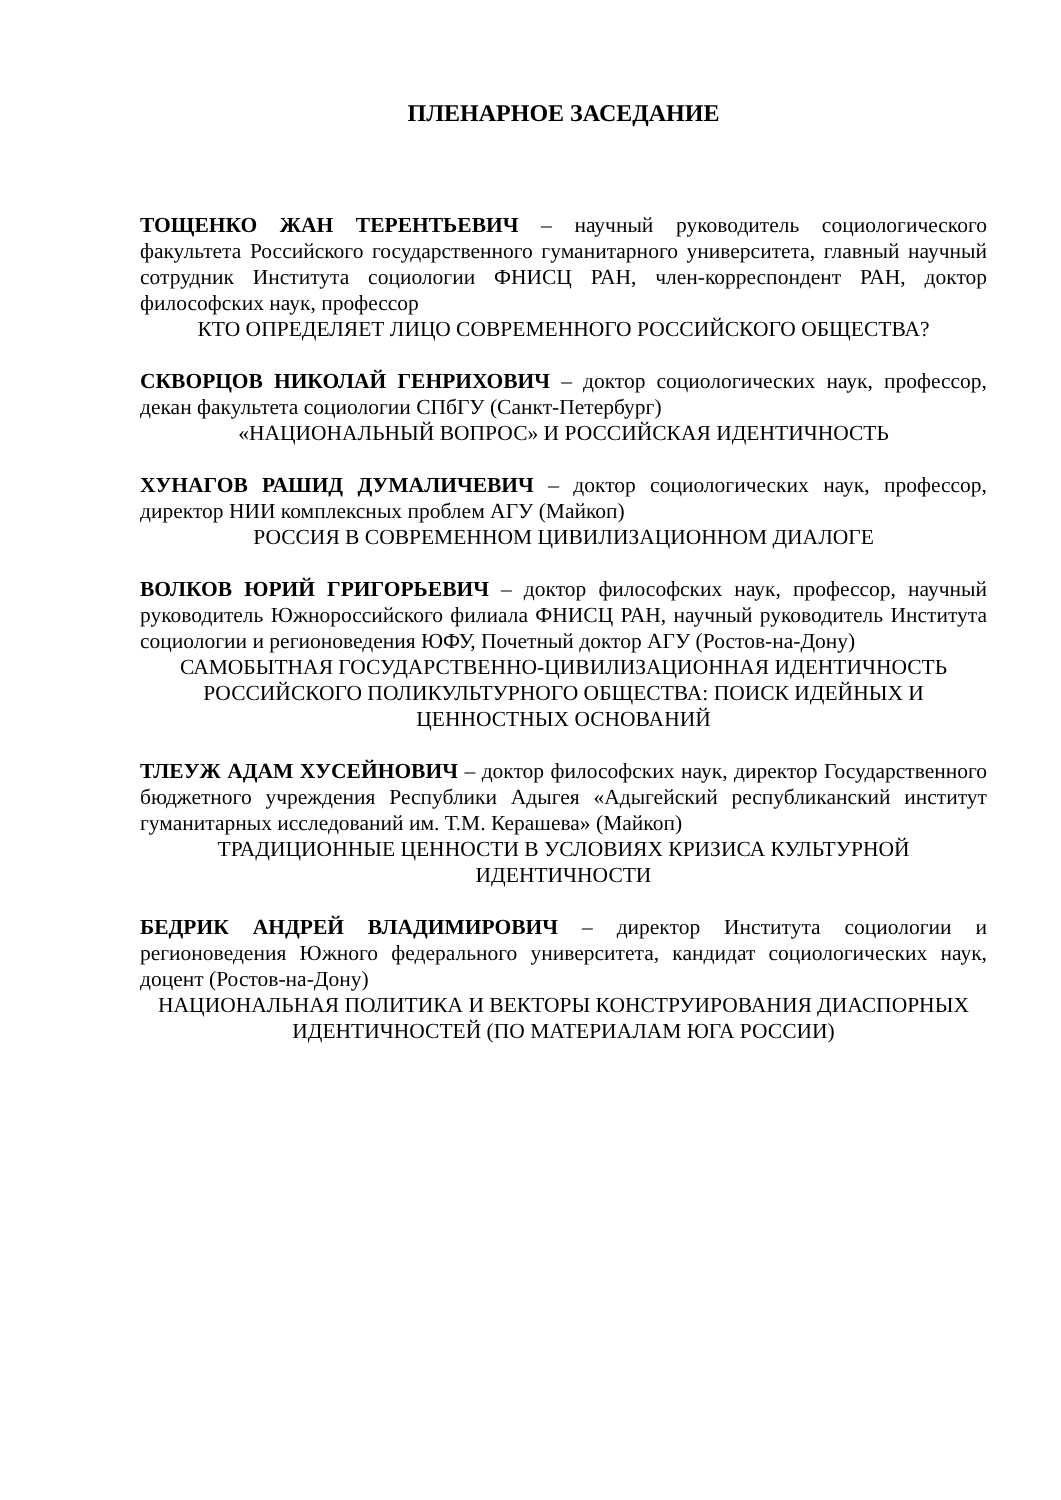ПЛЕНАРНОЕ ЗАСЕДАНИЕ
ТОЩЕНКО ЖАН ТЕРЕНТЬЕВИЧ – научный руководитель социологического факультета Российского государственного гуманитарного университета, главный научный сотрудник Института социологии ФНИСЦ РАН, член-корреспондент РАН, доктор философских наук, профессор
КТО ОПРЕДЕЛЯЕТ ЛИЦО СОВРЕМЕННОГО РОССИЙСКОГО ОБЩЕСТВА?
СКВОРЦОВ НИКОЛАЙ ГЕНРИХОВИЧ – доктор социологических наук, профессор, декан факультета социологии СПбГУ (Санкт-Петербург)
«НАЦИОНАЛЬНЫЙ ВОПРОС» И РОССИЙСКАЯ ИДЕНТИЧНОСТЬ
ХУНАГОВ РАШИД ДУМАЛИЧЕВИЧ – доктор социологических наук, профессор, директор НИИ комплексных проблем АГУ (Майкоп)
РОССИЯ В СОВРЕМЕННОМ ЦИВИЛИЗАЦИОННОМ ДИАЛОГЕ
ВОЛКОВ ЮРИЙ ГРИГОРЬЕВИЧ – доктор философских наук, профессор, научный руководитель Южнороссийского филиала ФНИСЦ РАН, научный руководитель Института социологии и регионоведения ЮФУ, Почетный доктор АГУ (Ростов-на-Дону)
САМОБЫТНАЯ ГОСУДАРСТВЕННО-ЦИВИЛИЗАЦИОННАЯ ИДЕНТИЧНОСТЬ РОССИЙСКОГО ПОЛИКУЛЬТУРНОГО ОБЩЕСТВА: ПОИСК ИДЕЙНЫХ И ЦЕННОСТНЫХ ОСНОВАНИЙ
ТЛЕУЖ АДАМ ХУСЕЙНОВИЧ – доктор философских наук, директор Государственного бюджетного учреждения Республики Адыгея «Адыгейский республиканский институт гуманитарных исследований им. Т.М. Керашева» (Майкоп)
ТРАДИЦИОННЫЕ ЦЕННОСТИ В УСЛОВИЯХ КРИЗИСА КУЛЬТУРНОЙ ИДЕНТИЧНОСТИ
БЕДРИК АНДРЕЙ ВЛАДИМИРОВИЧ – директор Института социологии и регионоведения Южного федерального университета, кандидат социологических наук, доцент (Ростов-на-Дону)
НАЦИОНАЛЬНАЯ ПОЛИТИКА И ВЕКТОРЫ КОНСТРУИРОВАНИЯ ДИАСПОРНЫХ ИДЕНТИЧНОСТЕЙ (ПО МАТЕРИАЛАМ ЮГА РОССИИ)